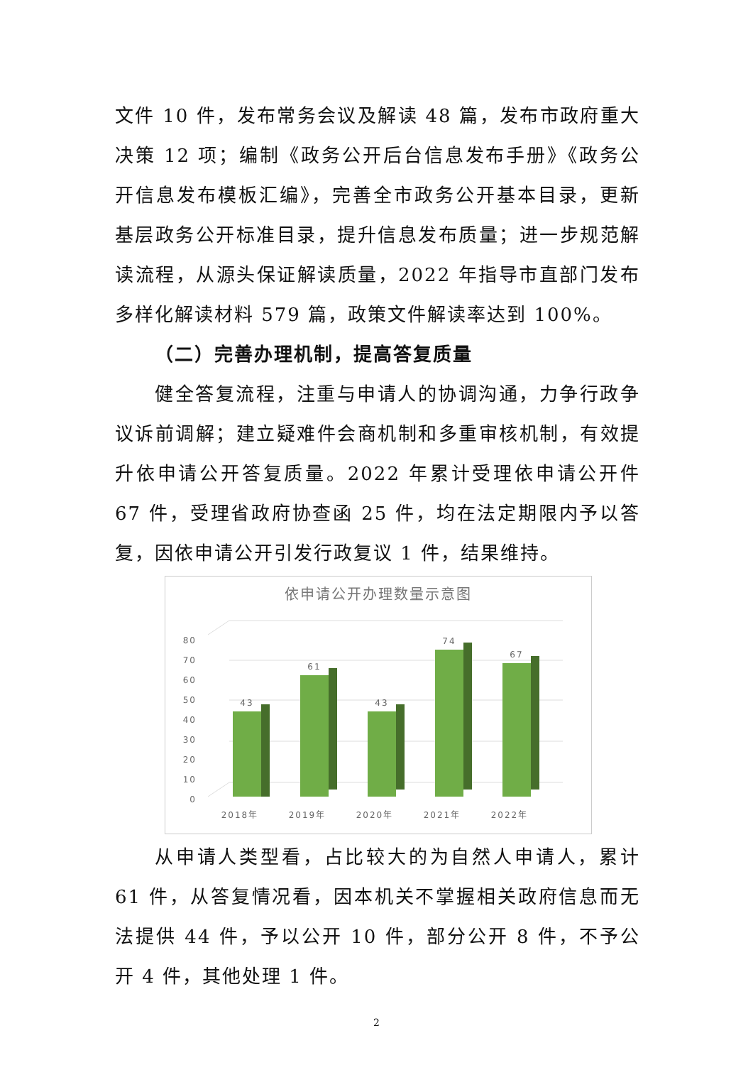文件 10 件，发布常务会议及解读 48 篇，发布市政府重大决策 12 项；编制《政务公开后台信息发布手册》《政务公开信息发布模板汇编》，完善全市政务公开基本目录，更新基层政务公开标准目录，提升信息发布质量；进一步规范解读流程，从源头保证解读质量，2022 年指导市直部门发布多样化解读材料 579 篇，政策文件解读率达到 100%。
（二）完善办理机制，提高答复质量
健全答复流程，注重与申请人的协调沟通，力争行政争议诉前调解；建立疑难件会商机制和多重审核机制，有效提升依申请公开答复质量。2022 年累计受理依申请公开件 67 件，受理省政府协查函 25 件，均在法定期限内予以答复，因依申请公开引发行政复议 1 件，结果维持。
依申请公开办理数量示意图
80
70
60
50
40
30
20
10
0
43
61
43
74
67
2018年
2019年
2020年
2021年
2022年
从申请人类型看，占比较大的为自然人申请人，累计 61 件，从答复情况看，因本机关不掌握相关政府信息而无法提供 44 件，予以公开 10 件，部分公开 8 件，不予公开 4 件，其他处理 1 件。
2